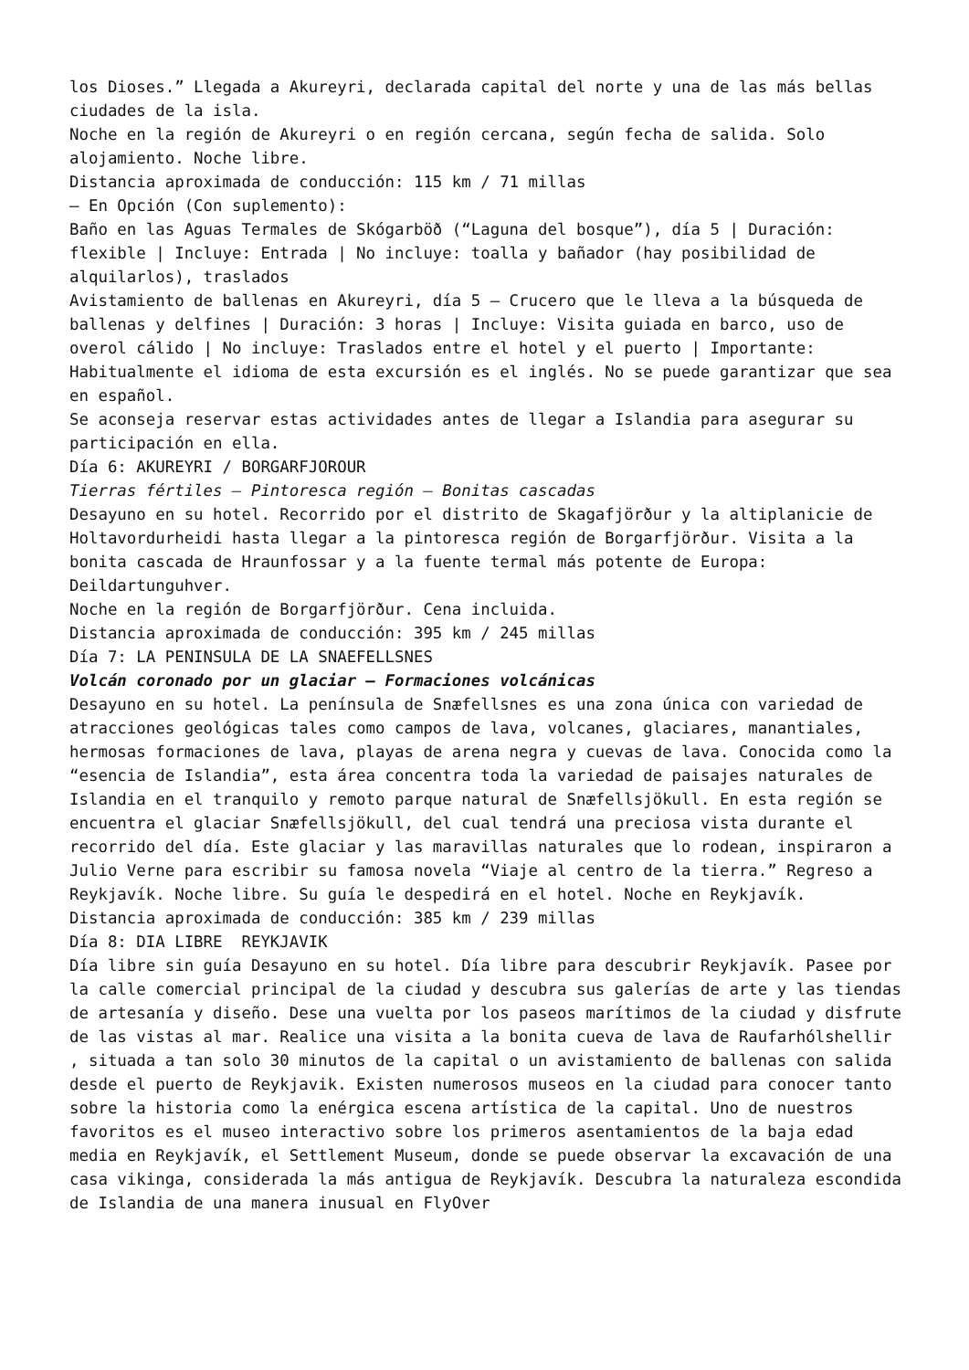los Dioses.” Llegada a Akureyri, declarada capital del norte y una de las más bellas ciudades de la isla.
Noche en la región de Akureyri o en región cercana, según fecha de salida. Solo alojamiento. Noche libre.
Distancia aproximada de conducción: 115 km / 71 millas
– En Opción (Con suplemento):
Baño en las Aguas Termales de Skógarböð (“Laguna del bosque”), día 5 | Duración: flexible | Incluye: Entrada | No incluye: toalla y bañador (hay posibilidad de alquilarlos), traslados
Avistamiento de ballenas en Akureyri, día 5 – Crucero que le lleva a la búsqueda de ballenas y delfines | Duración: 3 horas | Incluye: Visita guiada en barco, uso de overol cálido | No incluye: Traslados entre el hotel y el puerto | Importante: Habitualmente el idioma de esta excursión es el inglés. No se puede garantizar que sea en español.
Se aconseja reservar estas actividades antes de llegar a Islandia para asegurar su participación en ella.
Día 6: AKUREYRI / BORGARFJOROUR
Tierras fértiles – Pintoresca región – Bonitas cascadas
Desayuno en su hotel. Recorrido por el distrito de Skagafjörður y la altiplanicie de Holtavordurheidi hasta llegar a la pintoresca región de Borgarfjörður. Visita a la bonita cascada de Hraunfossar y a la fuente termal más potente de Europa: Deildartunguhver.
Noche en la región de Borgarfjörður. Cena incluida.
Distancia aproximada de conducción: 395 km / 245 millas
Día 7: LA PENINSULA DE LA SNAEFELLSNES
Volcán coronado por un glaciar – Formaciones volcánicas
Desayuno en su hotel. La península de Snæfellsnes es una zona única con variedad de atracciones geológicas tales como campos de lava, volcanes, glaciares, manantiales, hermosas formaciones de lava, playas de arena negra y cuevas de lava. Conocida como la “esencia de Islandia”, esta área concentra toda la variedad de paisajes naturales de Islandia en el tranquilo y remoto parque natural de Snæfellsjökull. En esta región se encuentra el glaciar Snæfellsjökull, del cual tendrá una preciosa vista durante el recorrido del día. Este glaciar y las maravillas naturales que lo rodean, inspiraron a Julio Verne para escribir su famosa novela “Viaje al centro de la tierra.” Regreso a Reykjavík. Noche libre. Su guía le despedirá en el hotel. Noche en Reykjavík.
Distancia aproximada de conducción: 385 km / 239 millas
Día 8: DIA LIBRE REYKJAVIK
Día libre sin guía Desayuno en su hotel. Día libre para descubrir Reykjavík. Pasee por la calle comercial principal de la ciudad y descubra sus galerías de arte y las tiendas de artesanía y diseño. Dese una vuelta por los paseos marítimos de la ciudad y disfrute de las vistas al mar. Realice una visita a la bonita cueva de lava de Raufarhólshellir , situada a tan solo 30 minutos de la capital o un avistamiento de ballenas con salida desde el puerto de Reykjavik. Existen numerosos museos en la ciudad para conocer tanto sobre la historia como la enérgica escena artística de la capital. Uno de nuestros favoritos es el museo interactivo sobre los primeros asentamientos de la baja edad media en Reykjavík, el Settlement Museum, donde se puede observar la excavación de una casa vikinga, considerada la más antigua de Reykjavík. Descubra la naturaleza escondida de Islandia de una manera inusual en FlyOver